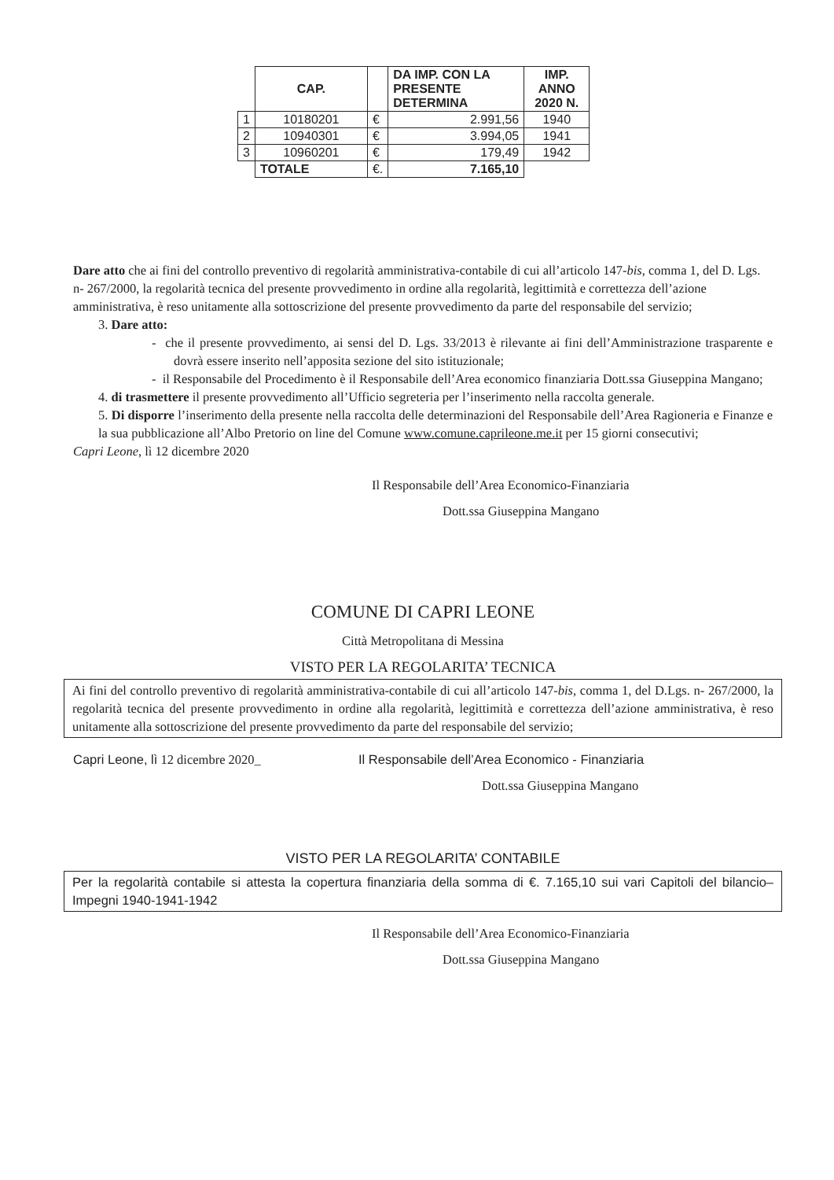| | CAP. | | DA IMP. CON LA PRESENTE DETERMINA | IMP. ANNO 2020 N. |
| 1 | 10180201 | € | 2.991,56 | 1940 |
| 2 | 10940301 | € | 3.994,05 | 1941 |
| 3 | 10960201 | € | 179,49 | 1942 |
| | TOTALE | €. | 7.165,10 | |
Dare atto che ai fini del controllo preventivo di regolarità amministrativa-contabile di cui all’articolo 147-bis, comma 1, del D. Lgs. n- 267/2000, la regolarità tecnica del presente provvedimento in ordine alla regolarità, legittimità e correttezza dell’azione amministrativa, è reso unitamente alla sottoscrizione del presente provvedimento da parte del responsabile del servizio;
3. Dare atto:
- che il presente provvedimento, ai sensi del D. Lgs. 33/2013 è rilevante ai fini dell’Amministrazione trasparente e dovrà essere inserito nell’apposita sezione del sito istituzionale;
- il Responsabile del Procedimento è il Responsabile dell’Area economico finanziaria Dott.ssa Giuseppina Mangano;
4. di trasmettere il presente provvedimento all’Ufficio segreteria per l’inserimento nella raccolta generale.
5. Di disporre l’inserimento della presente nella raccolta delle determinazioni del Responsabile dell’Area Ragioneria e Finanze e la sua pubblicazione all’Albo Pretorio on line del Comune www.comune.caprileone.me.it per 15 giorni consecutivi;
Capri Leone, lì 12 dicembre 2020
Il Responsabile dell’Area Economico-Finanziaria
Dott.ssa Giuseppina Mangano
COMUNE DI CAPRI LEONE
Città Metropolitana di Messina
VISTO PER LA REGOLARITA’ TECNICA
Ai fini del controllo preventivo di regolarità amministrativa-contabile di cui all’articolo 147-bis, comma 1, del D.Lgs. n- 267/2000, la regolarità tecnica del presente provvedimento in ordine alla regolarità, legittimità e correttezza dell’azione amministrativa, è reso unitamente alla sottoscrizione del presente provvedimento da parte del responsabile del servizio;
Capri Leone, lì 12 dicembre 2020_ Il Responsabile dell’Area Economico - Finanziaria
Dott.ssa Giuseppina Mangano
VISTO PER LA REGOLARITA’ CONTABILE
Per la regolarità contabile si attesta la copertura finanziaria della somma di €. 7.165,10 sui vari Capitoli del bilancio– Impegni 1940-1941-1942
Il Responsabile dell’Area Economico-Finanziaria
Dott.ssa Giuseppina Mangano